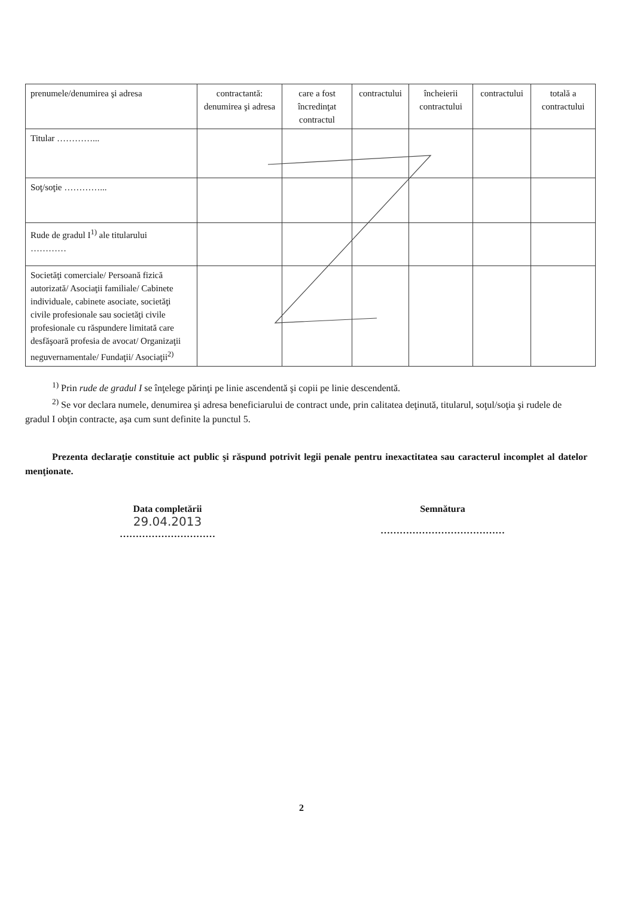| prenumele/denumirea şi adresa | contractantă: denumirea şi adresa | care a fost încredinţat contractul | contractului | încheierii contractului | contractului | totală a contractului |
| Titular …………... | | | | | | |
| Soţ/soţie …………... | | | | | | |
| Rude de gradul I<sup>1)</sup> ale titularului ………… | | | | | | |
| Societăţi comerciale/ Persoană fizică autorizată/ Asociaţii familiale/ Cabinete individuale, cabinete asociate, societăţi civile profesionale sau societăţi civile profesionale cu răspundere limitată care desfăşoară profesia de avocat/ Organizaţii neguvernamentale/ Fundaţii/ Asociaţii<sup>2)</sup> | | | | | | |
<sup>1)</sup> Prin rude de gradul I se înţelege părinţi pe linie ascendentă şi copii pe linie descendentă.
<sup>2)</sup> Se vor declara numele, denumirea şi adresa beneficiarului de contract unde, prin calitatea deţinută, titularul, soţul/soţia şi rudele de gradul I obţin contracte, aşa cum sunt definite la punctul 5.
Prezenta declaraţie constituie act public şi răspund potrivit legii penale pentru inexactitatea sau caracterul incomplet al datelor menţionate.
Data completării
29.04.2013
…………………………
Semnătura
…………………………………
2